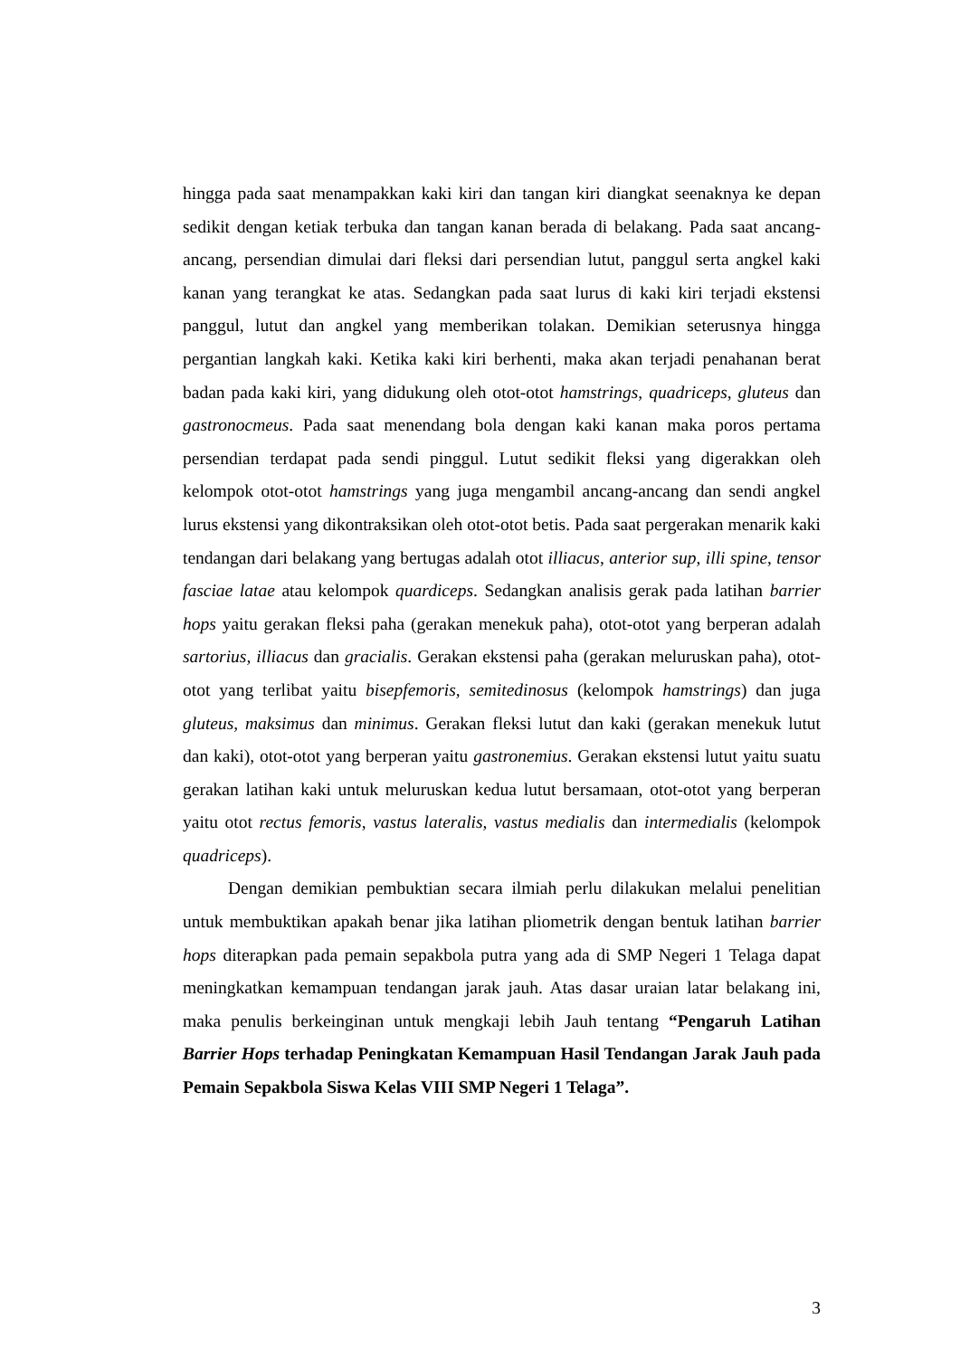hingga pada saat menampakkan kaki kiri dan tangan kiri diangkat seenaknya ke depan sedikit dengan ketiak terbuka dan tangan kanan berada di belakang. Pada saat ancang-ancang, persendian dimulai dari fleksi dari persendian lutut, panggul serta angkel kaki kanan yang terangkat ke atas. Sedangkan pada saat lurus di kaki kiri terjadi ekstensi panggul, lutut dan angkel yang memberikan tolakan. Demikian seterusnya hingga pergantian langkah kaki. Ketika kaki kiri berhenti, maka akan terjadi penahanan berat badan pada kaki kiri, yang didukung oleh otot-otot hamstrings, quadriceps, gluteus dan gastronocmeus. Pada saat menendang bola dengan kaki kanan maka poros pertama persendian terdapat pada sendi pinggul. Lutut sedikit fleksi yang digerakkan oleh kelompok otot-otot hamstrings yang juga mengambil ancang-ancang dan sendi angkel lurus ekstensi yang dikontraksikan oleh otot-otot betis. Pada saat pergerakan menarik kaki tendangan dari belakang yang bertugas adalah otot illiacus, anterior sup, illi spine, tensor fasciae latae atau kelompok quardiceps. Sedangkan analisis gerak pada latihan barrier hops yaitu gerakan fleksi paha (gerakan menekuk paha), otot-otot yang berperan adalah sartorius, illiacus dan gracialis. Gerakan ekstensi paha (gerakan meluruskan paha), otot-otot yang terlibat yaitu bisepfemoris, semitedinosus (kelompok hamstrings) dan juga gluteus, maksimus dan minimus. Gerakan fleksi lutut dan kaki (gerakan menekuk lutut dan kaki), otot-otot yang berperan yaitu gastronemius. Gerakan ekstensi lutut yaitu suatu gerakan latihan kaki untuk meluruskan kedua lutut bersamaan, otot-otot yang berperan yaitu otot rectus femoris, vastus lateralis, vastus medialis dan intermedialis (kelompok quadriceps).
Dengan demikian pembuktian secara ilmiah perlu dilakukan melalui penelitian untuk membuktikan apakah benar jika latihan pliometrik dengan bentuk latihan barrier hops diterapkan pada pemain sepakbola putra yang ada di SMP Negeri 1 Telaga dapat meningkatkan kemampuan tendangan jarak jauh. Atas dasar uraian latar belakang ini, maka penulis berkeinginan untuk mengkaji lebih Jauh tentang “Pengaruh Latihan Barrier Hops terhadap Peningkatan Kemampuan Hasil Tendangan Jarak Jauh pada Pemain Sepakbola Siswa Kelas VIII SMP Negeri 1 Telaga”.
3